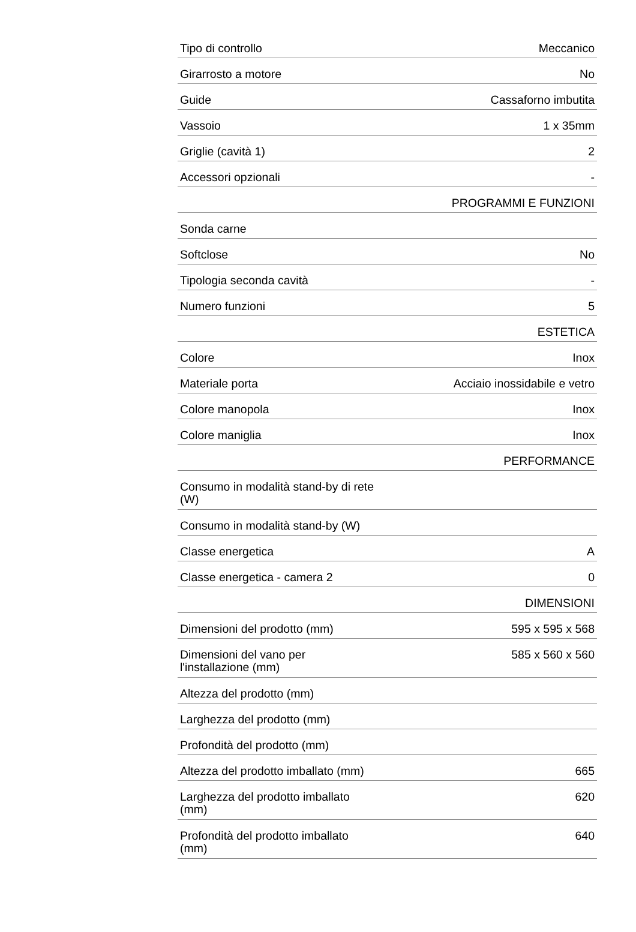| Tipo di controllo | Meccanico |
| Girarrosto a motore | No |
| Guide | Cassaforno imbutita |
| Vassoio | 1 x 35mm |
| Griglie (cavità 1) | 2 |
| Accessori opzionali | - |
| | PROGRAMMI E FUNZIONI |
| Sonda carne | |
| Softclose | No |
| Tipologia seconda cavità | - |
| Numero funzioni | 5 |
| | ESTETICA |
| Colore | Inox |
| Materiale porta | Acciaio inossidabile e vetro |
| Colore manopola | Inox |
| Colore maniglia | Inox |
| | PERFORMANCE |
| Consumo in modalità stand-by di rete (W) | |
| Consumo in modalità stand-by (W) | |
| Classe energetica | A |
| Classe energetica - camera 2 | 0 |
| | DIMENSIONI |
| Dimensioni del prodotto (mm) | 595 x 595 x 568 |
| Dimensioni del vano per l'installazione (mm) | 585 x 560 x 560 |
| Altezza del prodotto (mm) | |
| Larghezza del prodotto (mm) | |
| Profondità del prodotto (mm) | |
| Altezza del prodotto imballato (mm) | 665 |
| Larghezza del prodotto imballato (mm) | 620 |
| Profondità del prodotto imballato (mm) | 640 |